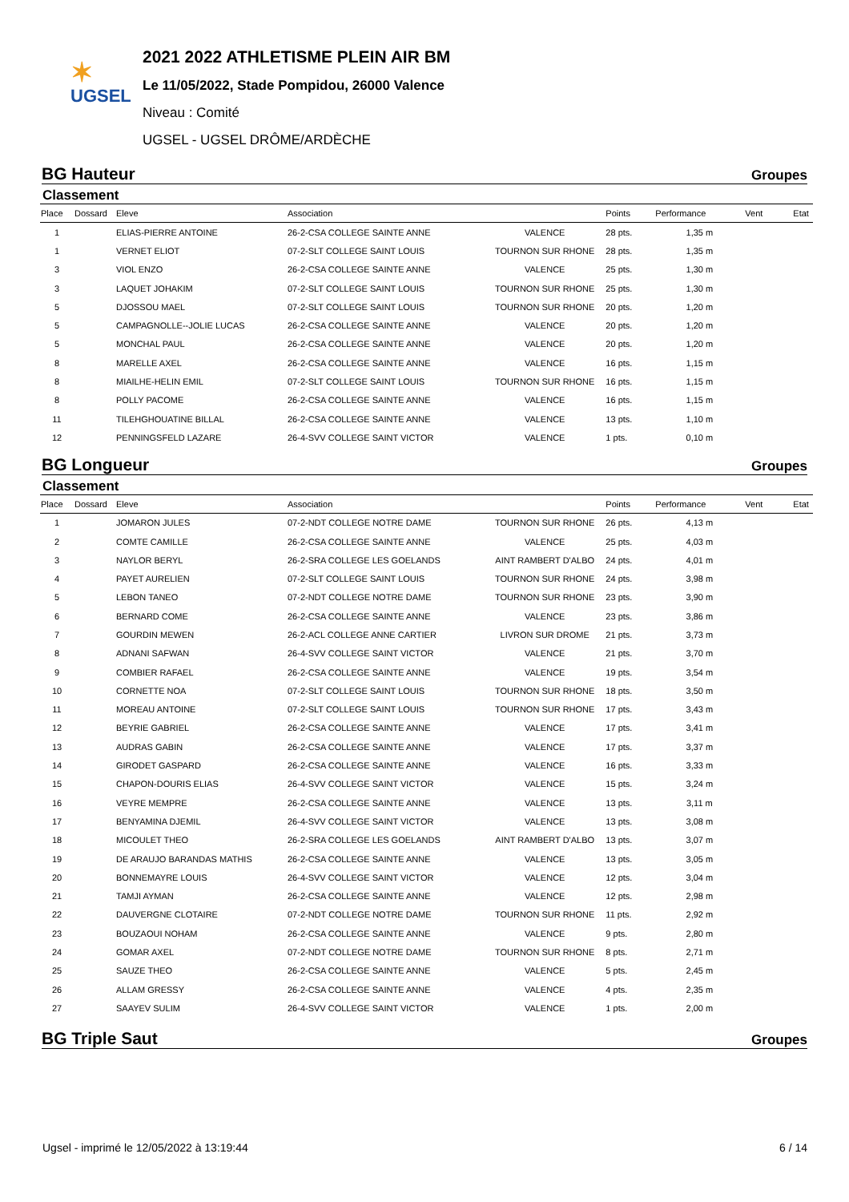✶
UGSEL
2021 2022 ATHLETISME PLEIN AIR BM
Le 11/05/2022, Stade Pompidou, 26000 Valence
Niveau : Comité
UGSEL - UGSEL DRÔME/ARDÈCHE
BG Hauteur Groupes
Classement
| Place | Dossard | Eleve | Association | | Points | Performance | Vent | Etat |
| --- | --- | --- | --- | --- | --- | --- | --- | --- |
| 1 | | ELIAS-PIERRE ANTOINE | 26-2-CSA COLLEGE SAINTE ANNE | VALENCE | 28 pts. | 1,35 m | | |
| 1 | | VERNET ELIOT | 07-2-SLT COLLEGE SAINT LOUIS | TOURNON SUR RHONE | 28 pts. | 1,35 m | | |
| 3 | | VIOL ENZO | 26-2-CSA COLLEGE SAINTE ANNE | VALENCE | 25 pts. | 1,30 m | | |
| 3 | | LAQUET JOHAKIM | 07-2-SLT COLLEGE SAINT LOUIS | TOURNON SUR RHONE | 25 pts. | 1,30 m | | |
| 5 | | DJOSSOU MAEL | 07-2-SLT COLLEGE SAINT LOUIS | TOURNON SUR RHONE | 20 pts. | 1,20 m | | |
| 5 | | CAMPAGNOLLE--JOLIE LUCAS | 26-2-CSA COLLEGE SAINTE ANNE | VALENCE | 20 pts. | 1,20 m | | |
| 5 | | MONCHAL PAUL | 26-2-CSA COLLEGE SAINTE ANNE | VALENCE | 20 pts. | 1,20 m | | |
| 8 | | MARELLE AXEL | 26-2-CSA COLLEGE SAINTE ANNE | VALENCE | 16 pts. | 1,15 m | | |
| 8 | | MIAILHE-HELIN EMIL | 07-2-SLT COLLEGE SAINT LOUIS | TOURNON SUR RHONE | 16 pts. | 1,15 m | | |
| 8 | | POLLY PACOME | 26-2-CSA COLLEGE SAINTE ANNE | VALENCE | 16 pts. | 1,15 m | | |
| 11 | | TILEHGHOUATINE BILLAL | 26-2-CSA COLLEGE SAINTE ANNE | VALENCE | 13 pts. | 1,10 m | | |
| 12 | | PENNINGSFELD LAZARE | 26-4-SVV COLLEGE SAINT VICTOR | VALENCE | 1 pts. | 0,10 m | | |
BG Longueur Groupes
Classement
| Place | Dossard | Eleve | Association | | Points | Performance | Vent | Etat |
| --- | --- | --- | --- | --- | --- | --- | --- | --- |
| 1 | | JOMARON JULES | 07-2-NDT COLLEGE NOTRE DAME | TOURNON SUR RHONE | 26 pts. | 4,13 m | | |
| 2 | | COMTE CAMILLE | 26-2-CSA COLLEGE SAINTE ANNE | VALENCE | 25 pts. | 4,03 m | | |
| 3 | | NAYLOR BERYL | 26-2-SRA COLLEGE LES GOELANDS | AINT RAMBERT D'ALBO | 24 pts. | 4,01 m | | |
| 4 | | PAYET AURELIEN | 07-2-SLT COLLEGE SAINT LOUIS | TOURNON SUR RHONE | 24 pts. | 3,98 m | | |
| 5 | | LEBON TANEO | 07-2-NDT COLLEGE NOTRE DAME | TOURNON SUR RHONE | 23 pts. | 3,90 m | | |
| 6 | | BERNARD COME | 26-2-CSA COLLEGE SAINTE ANNE | VALENCE | 23 pts. | 3,86 m | | |
| 7 | | GOURDIN MEWEN | 26-2-ACL COLLEGE ANNE CARTIER | LIVRON SUR DROME | 21 pts. | 3,73 m | | |
| 8 | | ADNANI SAFWAN | 26-4-SVV COLLEGE SAINT VICTOR | VALENCE | 21 pts. | 3,70 m | | |
| 9 | | COMBIER RAFAEL | 26-2-CSA COLLEGE SAINTE ANNE | VALENCE | 19 pts. | 3,54 m | | |
| 10 | | CORNETTE NOA | 07-2-SLT COLLEGE SAINT LOUIS | TOURNON SUR RHONE | 18 pts. | 3,50 m | | |
| 11 | | MOREAU ANTOINE | 07-2-SLT COLLEGE SAINT LOUIS | TOURNON SUR RHONE | 17 pts. | 3,43 m | | |
| 12 | | BEYRIE GABRIEL | 26-2-CSA COLLEGE SAINTE ANNE | VALENCE | 17 pts. | 3,41 m | | |
| 13 | | AUDRAS GABIN | 26-2-CSA COLLEGE SAINTE ANNE | VALENCE | 17 pts. | 3,37 m | | |
| 14 | | GIRODET GASPARD | 26-2-CSA COLLEGE SAINTE ANNE | VALENCE | 16 pts. | 3,33 m | | |
| 15 | | CHAPON-DOURIS ELIAS | 26-4-SVV COLLEGE SAINT VICTOR | VALENCE | 15 pts. | 3,24 m | | |
| 16 | | VEYRE MEMPRE | 26-2-CSA COLLEGE SAINTE ANNE | VALENCE | 13 pts. | 3,11 m | | |
| 17 | | BENYAMINA DJEMIL | 26-4-SVV COLLEGE SAINT VICTOR | VALENCE | 13 pts. | 3,08 m | | |
| 18 | | MICOULET THEO | 26-2-SRA COLLEGE LES GOELANDS | AINT RAMBERT D'ALBO | 13 pts. | 3,07 m | | |
| 19 | | DE ARAUJO BARANDAS MATHIS | 26-2-CSA COLLEGE SAINTE ANNE | VALENCE | 13 pts. | 3,05 m | | |
| 20 | | BONNEMAYRE LOUIS | 26-4-SVV COLLEGE SAINT VICTOR | VALENCE | 12 pts. | 3,04 m | | |
| 21 | | TAMJI AYMAN | 26-2-CSA COLLEGE SAINTE ANNE | VALENCE | 12 pts. | 2,98 m | | |
| 22 | | DAUVERGNE CLOTAIRE | 07-2-NDT COLLEGE NOTRE DAME | TOURNON SUR RHONE | 11 pts. | 2,92 m | | |
| 23 | | BOUZAOUI NOHAM | 26-2-CSA COLLEGE SAINTE ANNE | VALENCE | 9 pts. | 2,80 m | | |
| 24 | | GOMAR AXEL | 07-2-NDT COLLEGE NOTRE DAME | TOURNON SUR RHONE | 8 pts. | 2,71 m | | |
| 25 | | SAUZE THEO | 26-2-CSA COLLEGE SAINTE ANNE | VALENCE | 5 pts. | 2,45 m | | |
| 26 | | ALLAM GRESSY | 26-2-CSA COLLEGE SAINTE ANNE | VALENCE | 4 pts. | 2,35 m | | |
| 27 | | SAAYEV SULIM | 26-4-SVV COLLEGE SAINT VICTOR | VALENCE | 1 pts. | 2,00 m | | |
BG Triple Saut Groupes
Ugsel - imprimé le 12/05/2022 à 13:19:44 6 / 14